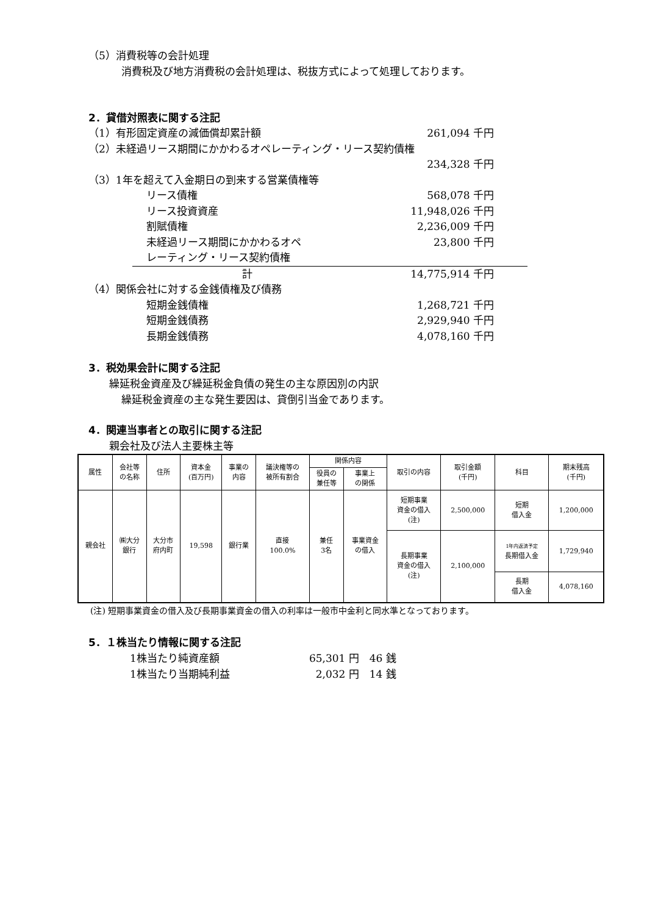（5）消費税等の会計処理
消費税及び地方消費税の会計処理は、税抜方式によって処理しております。
2．貸借対照表に関する注記
（1）有形固定資産の減価償却累計額 261,094 千円
（2）未経過リース期間にかかわるオペレーティング・リース契約債権
234,328 千円
（3）1年を超えて入金期日の到来する営業債権等
リース債権 568,078 千円
リース投資資産 11,948,026 千円
割賦債権 2,236,009 千円
未経過リース期間にかかわるオペ
レーティング・リース契約債権 23,800 千円
計 14,775,914 千円
（4）関係会社に対する金銭債権及び債務
短期金銭債権 1,268,721 千円
短期金銭債務 2,929,940 千円
長期金銭債務 4,078,160 千円
3．税効果会計に関する注記
繰延税金資産及び繰延税金負債の発生の主な原因別の内訳
繰延税金資産の主な発生要因は、貸倒引当金であります。
4．関連当事者との取引に関する注記
親会社及び法人主要株主等
| 属性 | 会社等 の名称 | 住所 | 資本金 (百万円) | 事業の 内容 | 議決権等の 被所有割合 | 関係内容 | | 取引の内容 | 取引金額 (千円) | 科目 | 期末残高 (千円) |
| --- | --- | --- | --- | --- | --- | --- | --- | --- | --- | --- | --- |
| | | | | | | 役員の 兼任等 | 事業上 の関係 | | | | |
| 親会社 | ㈱大分 銀行 | 大分市 府内町 | 19,598 | 銀行業 | 直接 100.0% | 兼任 3名 | 事業資金 の借入 | 短期事業 資金の借入 (注) | 2,500,000 | 短期 借入金 | 1,200,000 |
| | | | | | | | | 長期事業 資金の借入 (注) | 2,100,000 | 1年内返済予定 長期借入金 | 1,729,940 |
| | | | | | | | | | | 長期 借入金 | 4,078,160 |
(注) 短期事業資金の借入及び長期事業資金の借入の利率は一般市中金利と同水準となっております。
5．１株当たり情報に関する注記
1株当たり純資産額 65,301 円　46 銭
1株当たり当期純利益 2,032 円　14 銭